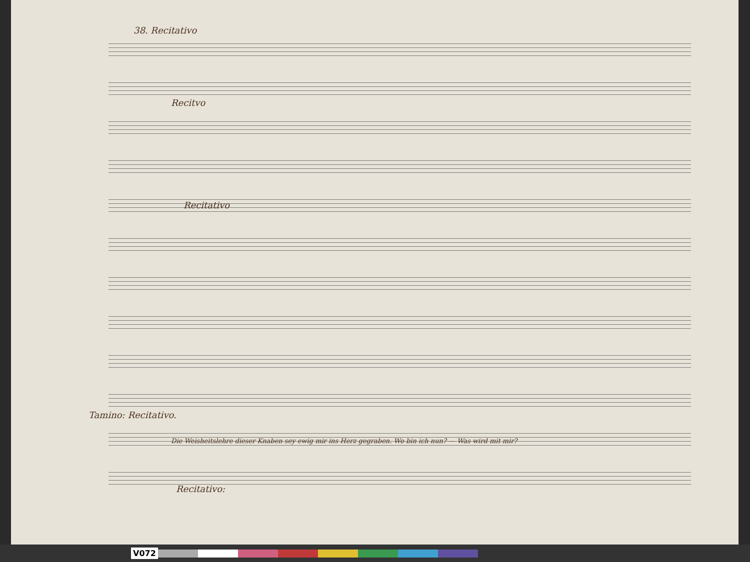38. Recitativo
Recitvo
Recitativo
Tamino: Recitativo.
Die Weisheitslehre dieser Knaben sey ewig mir ins Herz gegraben. Wo bin ich nun? — Was wird mit mir?
Recitativo:
V072